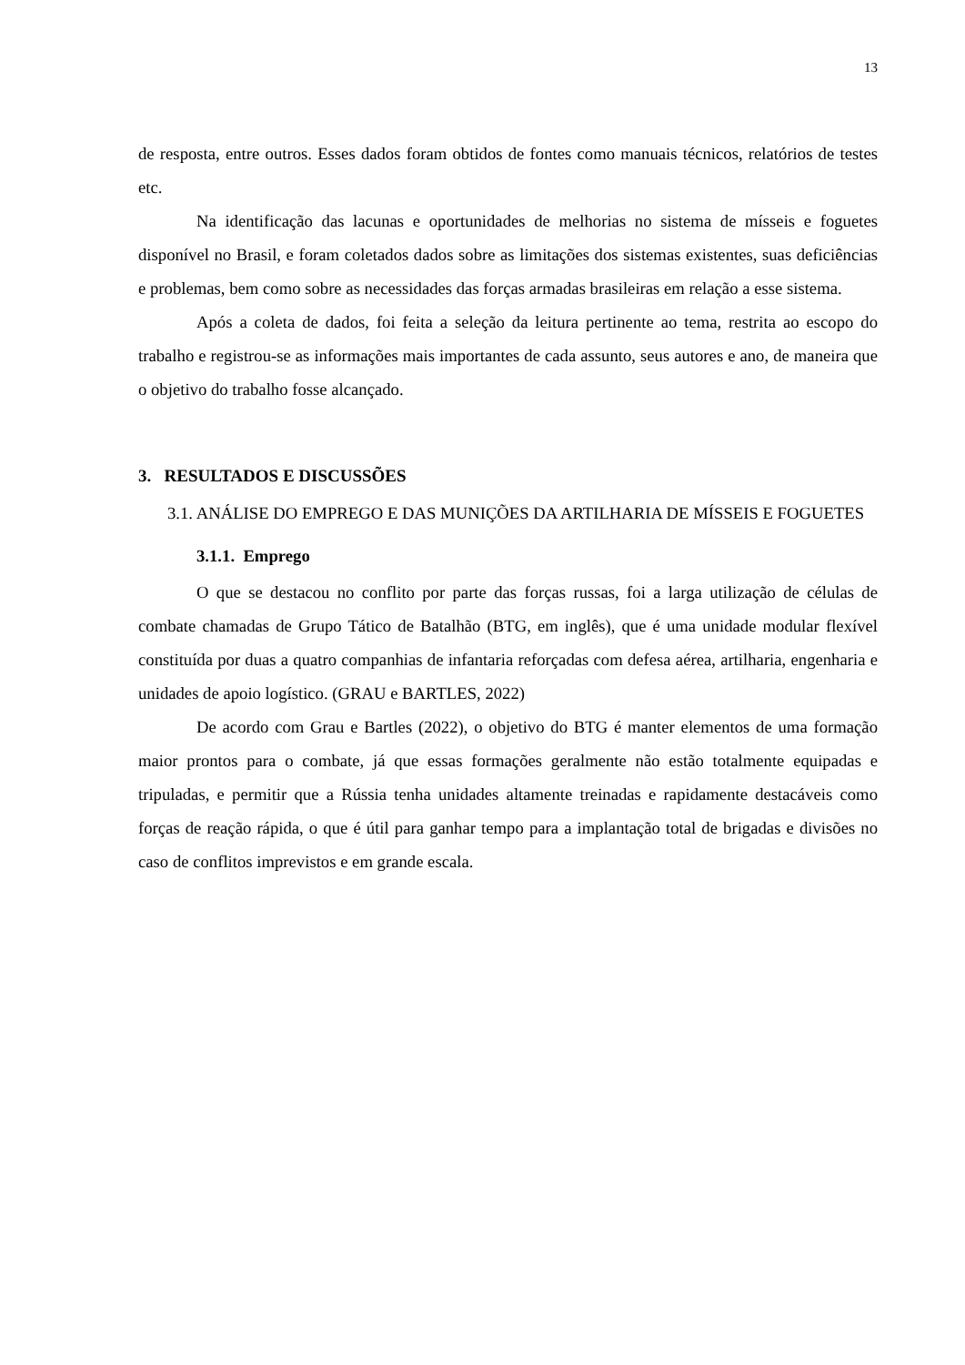13
de resposta, entre outros. Esses dados foram obtidos de fontes como manuais técnicos, relatórios de testes etc.
Na identificação das lacunas e oportunidades de melhorias no sistema de mísseis e foguetes disponível no Brasil, e foram coletados dados sobre as limitações dos sistemas existentes, suas deficiências e problemas, bem como sobre as necessidades das forças armadas brasileiras em relação a esse sistema.
Após a coleta de dados, foi feita a seleção da leitura pertinente ao tema, restrita ao escopo do trabalho e registrou-se as informações mais importantes de cada assunto, seus autores e ano, de maneira que o objetivo do trabalho fosse alcançado.
3. RESULTADOS E DISCUSSÕES
3.1. ANÁLISE DO EMPREGO E DAS MUNIÇÕES DA ARTILHARIA DE MÍSSEIS E FOGUETES
3.1.1. Emprego
O que se destacou no conflito por parte das forças russas, foi a larga utilização de células de combate chamadas de Grupo Tático de Batalhão (BTG, em inglês), que é uma unidade modular flexível constituída por duas a quatro companhias de infantaria reforçadas com defesa aérea, artilharia, engenharia e unidades de apoio logístico. (GRAU e BARTLES, 2022)
De acordo com Grau e Bartles (2022), o objetivo do BTG é manter elementos de uma formação maior prontos para o combate, já que essas formações geralmente não estão totalmente equipadas e tripuladas, e permitir que a Rússia tenha unidades altamente treinadas e rapidamente destacáveis como forças de reação rápida, o que é útil para ganhar tempo para a implantação total de brigadas e divisões no caso de conflitos imprevistos e em grande escala.